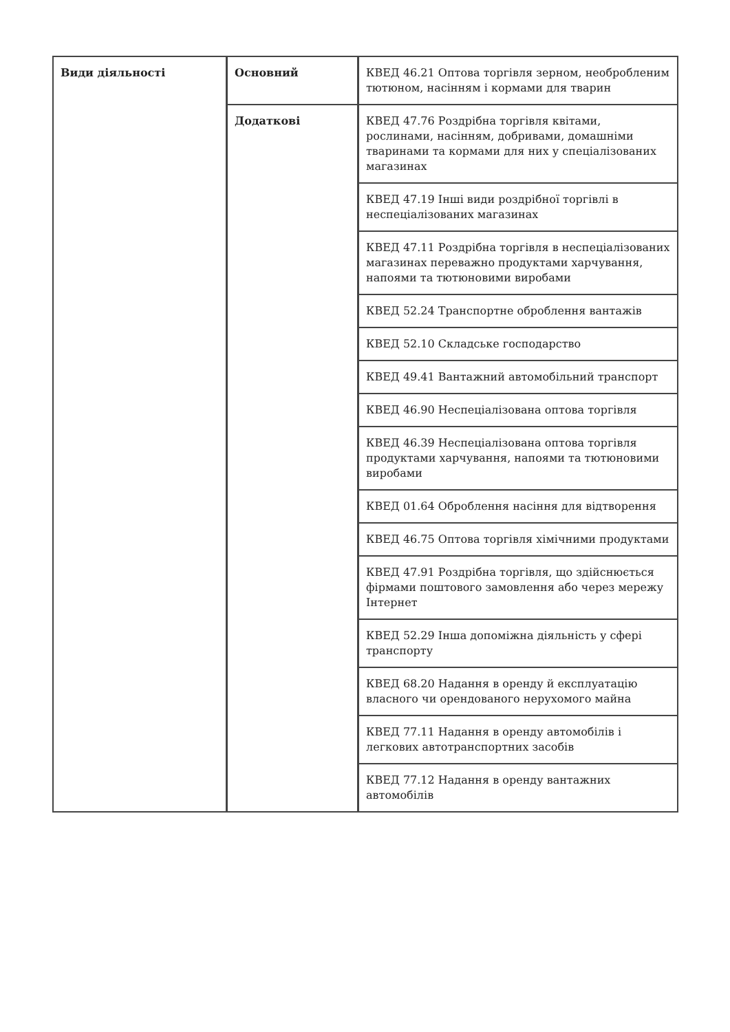| Види діяльності | Основний | КВЕД 46.21 Оптова торгівля зерном, необробленим тютюном, насінням і кормами для тварин |
| | Додаткові | КВЕД 47.76 Роздрібна торгівля квітами, рослинами, насінням, добривами, домашніми тваринами та кормами для них у спеціалізованих магазинах |
| | | КВЕД 47.19 Інші види роздрібної торгівлі в неспеціалізованих магазинах |
| | | КВЕД 47.11 Роздрібна торгівля в неспеціалізованих магазинах переважно продуктами харчування, напоями та тютюновими виробами |
| | | КВЕД 52.24 Транспортне оброблення вантажів |
| | | КВЕД 52.10 Складське господарство |
| | | КВЕД 49.41 Вантажний автомобільний транспорт |
| | | КВЕД 46.90 Неспеціалізована оптова торгівля |
| | | КВЕД 46.39 Неспеціалізована оптова торгівля продуктами харчування, напоями та тютюновими виробами |
| | | КВЕД 01.64 Оброблення насіння для відтворення |
| | | КВЕД 46.75 Оптова торгівля хімічними продуктами |
| | | КВЕД 47.91 Роздрібна торгівля, що здійснюється фірмами поштового замовлення або через мережу Інтернет |
| | | КВЕД 52.29 Інша допоміжна діяльність у сфері транспорту |
| | | КВЕД 68.20 Надання в оренду й експлуатацію власного чи орендованого нерухомого майна |
| | | КВЕД 77.11 Надання в оренду автомобілів і легкових автотранспортних засобів |
| | | КВЕД 77.12 Надання в оренду вантажних автомобілів |